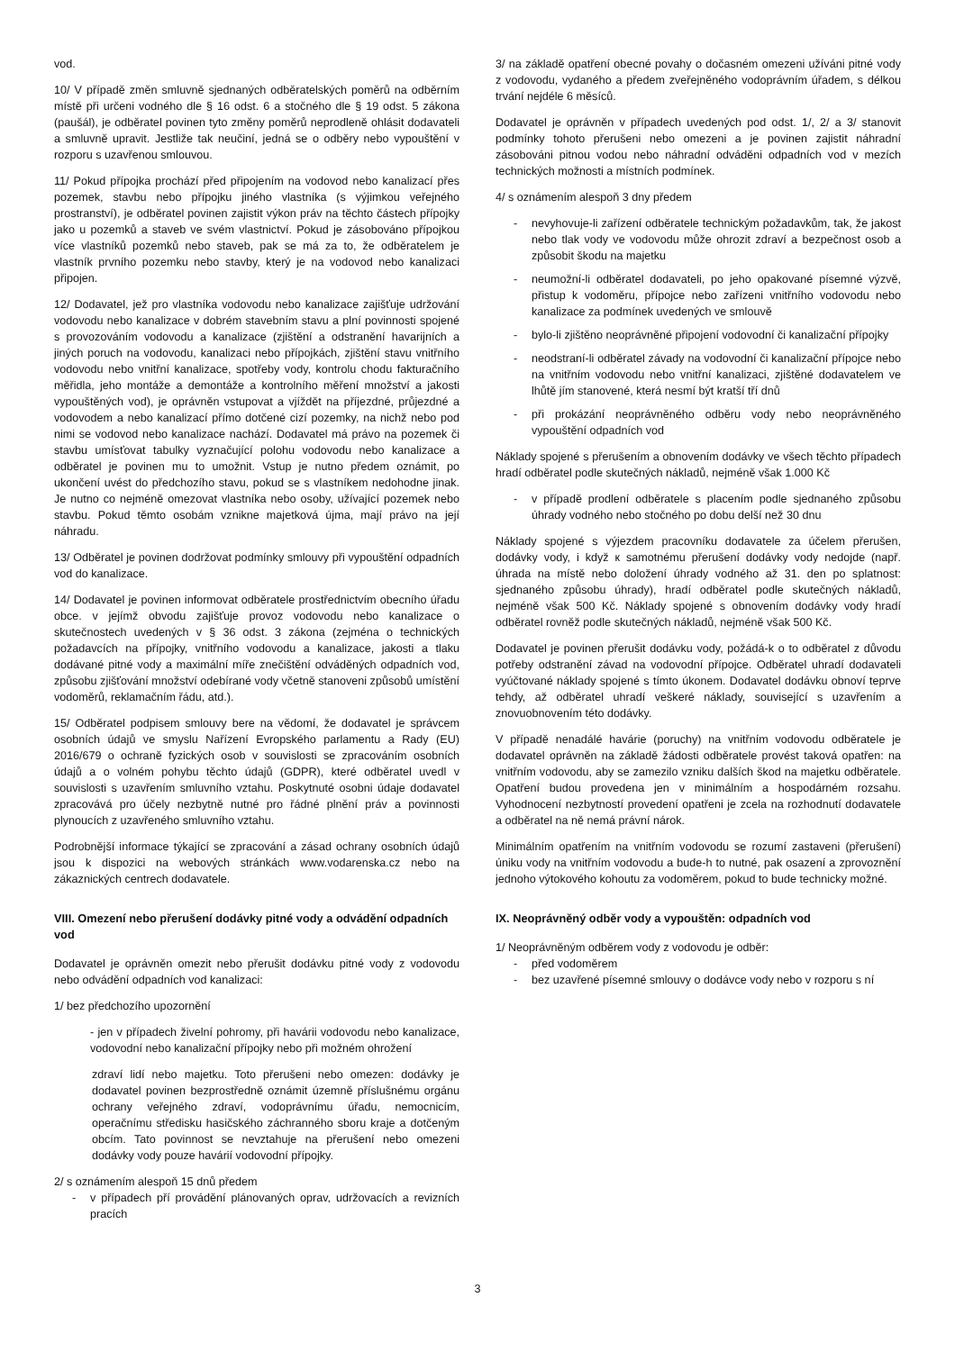vod.
10/ V případě změn smluvně sjednaných odběratelských poměrů na odběrním místě při určeni vodného dle § 16 odst. 6 a stočného dle § 19 odst. 5 zákona (paušál), je odběratel povinen tyto změny poměrů neprodleně ohlásit dodavateli a smluvně upravit. Jestliže tak neučiní, jedná se o odběry nebo vypouštění v rozporu s uzavřenou smlouvou.
11/ Pokud přípojka prochází před připojením na vodovod nebo kanalizací přes pozemek, stavbu nebo přípojku jiného vlastníka (s výjimkou veřejného prostranství), je odběratel povinen zajistit výkon práv na těchto částech přípojky jako u pozemků a staveb ve svém vlastnictví. Pokud je zásobováno přípojkou více vlastníků pozemků nebo staveb, pak se má za to, že odběratelem je vlastník prvního pozemku nebo stavby, který je na vodovod nebo kanalizaci připojen.
12/ Dodavatel, jež pro vlastníka vodovodu nebo kanalizace zajišťuje udržování vodovodu nebo kanalizace v dobrém stavebním stavu a plní povinnosti spojené s provozováním vodovodu a kanalizace (zjištění a odstranění havarijních a jiných poruch na vodovodu, kanalizaci nebo přípojkách, zjištění stavu vnitřního vodovodu nebo vnitřní kanalizace, spotřeby vody, kontrolu chodu fakturačního měřidla, jeho montáže a demontáže a kontrolního měření množství a jakosti vypouštěných vod), je oprávněn vstupovat a vjíždět na příjezdné, průjezdné a vodovodem a nebo kanalizací přímo dotčené cizí pozemky, na nichž nebo pod nimi se vodovod nebo kanalizace nachází. Dodavatel má právo na pozemek či stavbu umísťovat tabulky vyznačující polohu vodovodu nebo kanalizace a odběratel je povinen mu to umožnit. Vstup je nutno předem oznámit, po ukončení uvést do předchozího stavu, pokud se s vlastníkem nedohodne jinak. Je nutno co nejméně omezovat vlastníka nebo osoby, užívající pozemek nebo stavbu. Pokud těmto osobám vznikne majetková újma, mají právo na její náhradu.
13/ Odběratel je povinen dodržovat podmínky smlouvy při vypouštění odpadních vod do kanalizace.
14/ Dodavatel je povinen informovat odběratele prostřednictvím obecního úřadu obce. v jejímž obvodu zajišťuje provoz vodovodu nebo kanalizace o skutečnostech uvedených v § 36 odst. 3 zákona (zejména o technických požadavcích na přípojky, vnitřního vodovodu a kanalizace, jakosti a tlaku dodávané pitné vody a maximální míře znečištění odváděných odpadních vod, způsobu zjišťování množství odebírané vody včetně stanoveni způsobů umístění vodoměrů, reklamačním řádu, atd.).
15/ Odběratel podpisem smlouvy bere na vědomí, že dodavatel je správcem osobních údajů ve smyslu Nařízení Evropského parlamentu a Rady (EU) 2016/679 o ochraně fyzických osob v souvislosti se zpracováním osobních údajů a o volném pohybu těchto údajů (GDPR), které odběratel uvedl v souvislosti s uzavřením smluvního vztahu. Poskytnuté osobni údaje dodavatel zpracovává pro účely nezbytně nutné pro řádné plnění práv a povinnosti plynoucích z uzavřeného smluvního vztahu.
Podrobnější informace týkající se zpracování a zásad ochrany osobních údajů jsou k dispozici na webových stránkách www.vodarenska.cz nebo na zákaznických centrech dodavatele.
VIII. Omezení nebo přerušení dodávky pitné vody a odvádění odpadních vod
Dodavatel je oprávněn omezit nebo přerušit dodávku pitné vody z vodovodu nebo odvádění odpadních vod kanalizaci:
1/ bez předchozího upozornění
- jen v případech živelní pohromy, při havárii vodovodu nebo kanalizace, vodovodní nebo kanalizační přípojky nebo při možném ohrožení
zdraví lidí nebo majetku. Toto přerušeni nebo omezen: dodávky je dodavatel povinen bezprostředně oznámit územně příslušnému orgánu ochrany veřejného zdraví, vodoprávnímu úřadu, nemocnicím, operačnímu středisku hasičského záchranného sboru kraje a dotčeným obcím. Tato povinnost se nevztahuje na přerušení nebo omezeni dodávky vody pouze havárií vodovodní přípojky.
2/ s oznámením alespoň 15 dnů předem
- v případech pří provádění plánovaných oprav, udržovacích a revizních pracích
3/ na základě opatření obecné povahy o dočasném omezeni užíváni pitné vody z vodovodu, vydaného a předem zveřejněného vodoprávním úřadem, s délkou trvání nejdéle 6 měsíců.
Dodavatel je oprávněn v případech uvedených pod odst. 1/, 2/ a 3/ stanovit podmínky tohoto přerušeni nebo omezeni a je povinen zajistit náhradní zásobováni pitnou vodou nebo náhradní odváděni odpadních vod v mezích technických možnosti a místních podmínek.
4/ s oznámením alespoň 3 dny předem
- nevyhovuje-li zařízení odběratele technickým požadavkům, tak, že jakost nebo tlak vody ve vodovodu může ohrozit zdraví a bezpečnost osob a způsobit škodu na majetku
- neumožní-li odběratel dodavateli, po jeho opakované písemné výzvě, přistup k vodoměru, přípojce nebo zařízeni vnitřního vodovodu nebo kanalizace za podmínek uvedených ve smlouvě
- bylo-li zjištěno neoprávněné připojení vodovodní či kanalizační přípojky
- neodstraní-li odběratel závady na vodovodní či kanalizační přípojce nebo na vnitřním vodovodu nebo vnitřní kanalizaci, zjištěné dodavatelem ve lhůtě jím stanovené, která nesmí být kratší tří dnů
- při prokázání neoprávněného odběru vody nebo neoprávněného vypouštění odpadních vod
Náklady spojené s přerušením a obnovením dodávky ve všech těchto případech hradí odběratel podle skutečných nákladů, nejméně však 1.000 Kč
- v případě prodlení odběratele s placením podle sjednaného způsobu úhrady vodného nebo stočného po dobu delší než 30 dnu
Náklady spojené s výjezdem pracovníku dodavatele za účelem přerušen, dodávky vody, i když к samotnému přerušení dodávky vody nedojde (např. úhrada na místě nebo doložení úhrady vodného až 31. den po splatnost: sjednaného způsobu úhrady), hradí odběratel podle skutečných nákladů, nejméně však 500 Kč. Náklady spojené s obnovením dodávky vody hradí odběratel rovněž podle skutečných nákladů, nejméně však 500 Kč.
Dodavatel je povinen přerušit dodávku vody, požádá-k o to odběratel z důvodu potřeby odstranění závad na vodovodní přípojce. Odběratel uhradí dodavateli vyúčtované náklady spojené s tímto úkonem. Dodavatel dodávku obnoví teprve tehdy, až odběratel uhradí veškeré náklady, související s uzavřením a znovuobnovením této dodávky.
V případě nenadálé havárie (poruchy) na vnitřním vodovodu odběratele je dodavatel oprávněn na základě žádosti odběratele provést taková opatřen: na vnitřním vodovodu, aby se zamezilo vzniku dalších škod na majetku odběratele. Opatření budou provedena jen v minimálním a hospodárném rozsahu. Vyhodnocení nezbytností provedení opatřeni je zcela na rozhodnutí dodavatele a odběratel na ně nemá právní nárok.
Minimálním opatřením na vnitřním vodovodu se rozumí zastaveni (přerušení) úniku vody na vnitřním vodovodu a bude-h to nutné, pak osazení a zprovoznění jednoho výtokového kohoutu za vodoměrem, pokud to bude technicky možné.
IX. Neoprávněný odběr vody a vypouštěn: odpadních vod
1/ Neoprávněným odběrem vody z vodovodu je odběr:
- před vodoměrem
- bez uzavřené písemné smlouvy o dodávce vody nebo v rozporu s ní
3